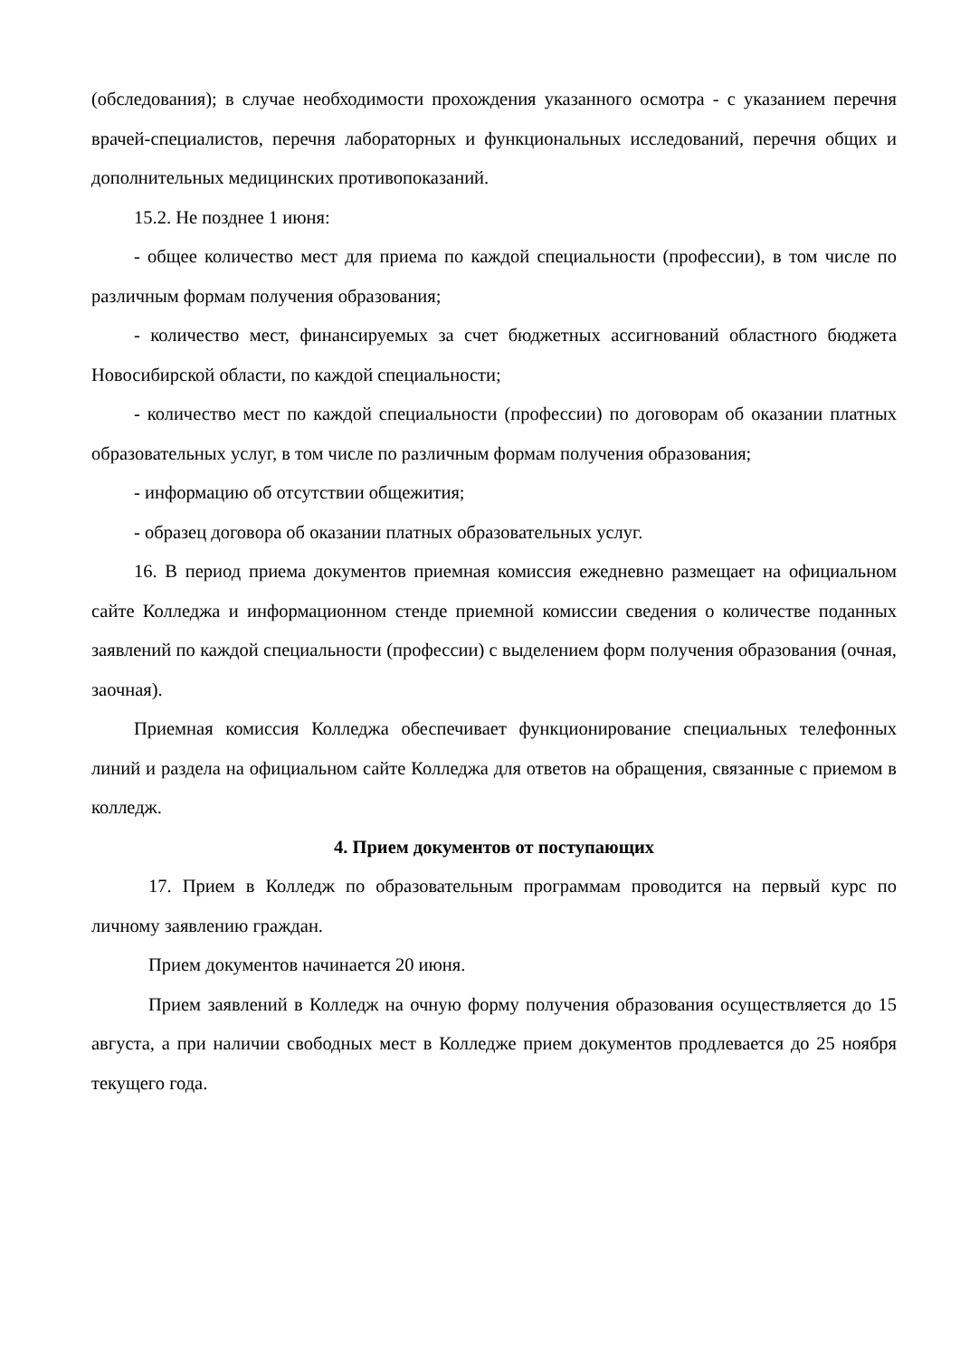(обследования); в случае необходимости прохождения указанного осмотра - с указанием перечня врачей-специалистов, перечня лабораторных и функциональных исследований, перечня общих и дополнительных медицинских противопоказаний.
15.2. Не позднее 1 июня:
- общее количество мест для приема по каждой специальности (профессии), в том числе по различным формам получения образования;
- количество мест, финансируемых за счет бюджетных ассигнований областного бюджета Новосибирской области, по каждой специальности;
- количество мест по каждой специальности (профессии) по договорам об оказании платных образовательных услуг, в том числе по различным формам получения образования;
- информацию об отсутствии общежития;
- образец договора об оказании платных образовательных услуг.
16. В период приема документов приемная комиссия ежедневно размещает на официальном сайте Колледжа и информационном стенде приемной комиссии сведения о количестве поданных заявлений по каждой специальности (профессии) с выделением форм получения образования (очная, заочная).
Приемная комиссия Колледжа обеспечивает функционирование специальных телефонных линий и раздела на официальном сайте Колледжа для ответов на обращения, связанные с приемом в колледж.
4. Прием документов от поступающих
17. Прием в Колледж по образовательным программам проводится на первый курс по личному заявлению граждан.
Прием документов начинается 20 июня.
Прием заявлений в Колледж на очную форму получения образования осуществляется до 15 августа, а при наличии свободных мест в Колледже прием документов продлевается до 25 ноября текущего года.